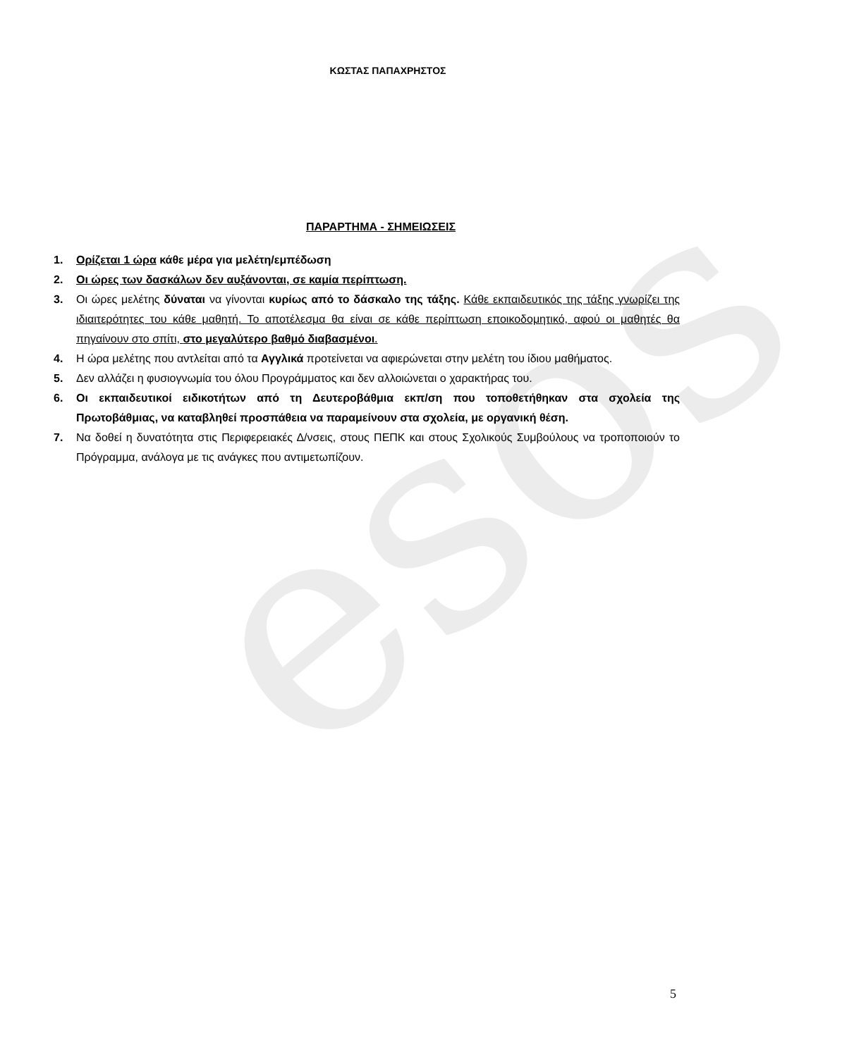esos
ΚΩΣΤΑΣ ΠΑΠΑΧΡΗΣΤΟΣ
ΠΑΡΑΡΤΗΜΑ - ΣΗΜΕΙΩΣΕΙΣ
1. Ορίζεται 1 ώρα κάθε μέρα για μελέτη/εμπέδωση
2. Οι ώρες των δασκάλων δεν αυξάνονται, σε καμία περίπτωση.
3. Οι ώρες μελέτης δύναται να γίνονται κυρίως από το δάσκαλο της τάξης. Κάθε εκπαιδευτικός της τάξης γνωρίζει της ιδιαιτερότητες του κάθε μαθητή. Το αποτέλεσμα θα είναι σε κάθε περίπτωση εποικοδομητικό, αφού οι μαθητές θα πηγαίνουν στο σπίτι, στο μεγαλύτερο βαθμό διαβασμένοι.
4. Η ώρα μελέτης που αντλείται από τα Αγγλικά προτείνεται να αφιερώνεται στην μελέτη του ίδιου μαθήματος.
5. Δεν αλλάζει η φυσιογνωμία του όλου Προγράμματος και δεν αλλοιώνεται ο χαρακτήρας του.
6. Οι εκπαιδευτικοί ειδικοτήτων από τη Δευτεροβάθμια εκπ/ση που τοποθετήθηκαν στα σχολεία της Πρωτοβάθμιας, να καταβληθεί προσπάθεια να παραμείνουν στα σχολεία, με οργανική θέση.
7. Να δοθεί η δυνατότητα στις Περιφερειακές Δ/νσεις, στους ΠΕΠΚ και στους Σχολικούς Συμβούλους να τροποποιούν το Πρόγραμμα, ανάλογα με τις ανάγκες που αντιμετωπίζουν.
5